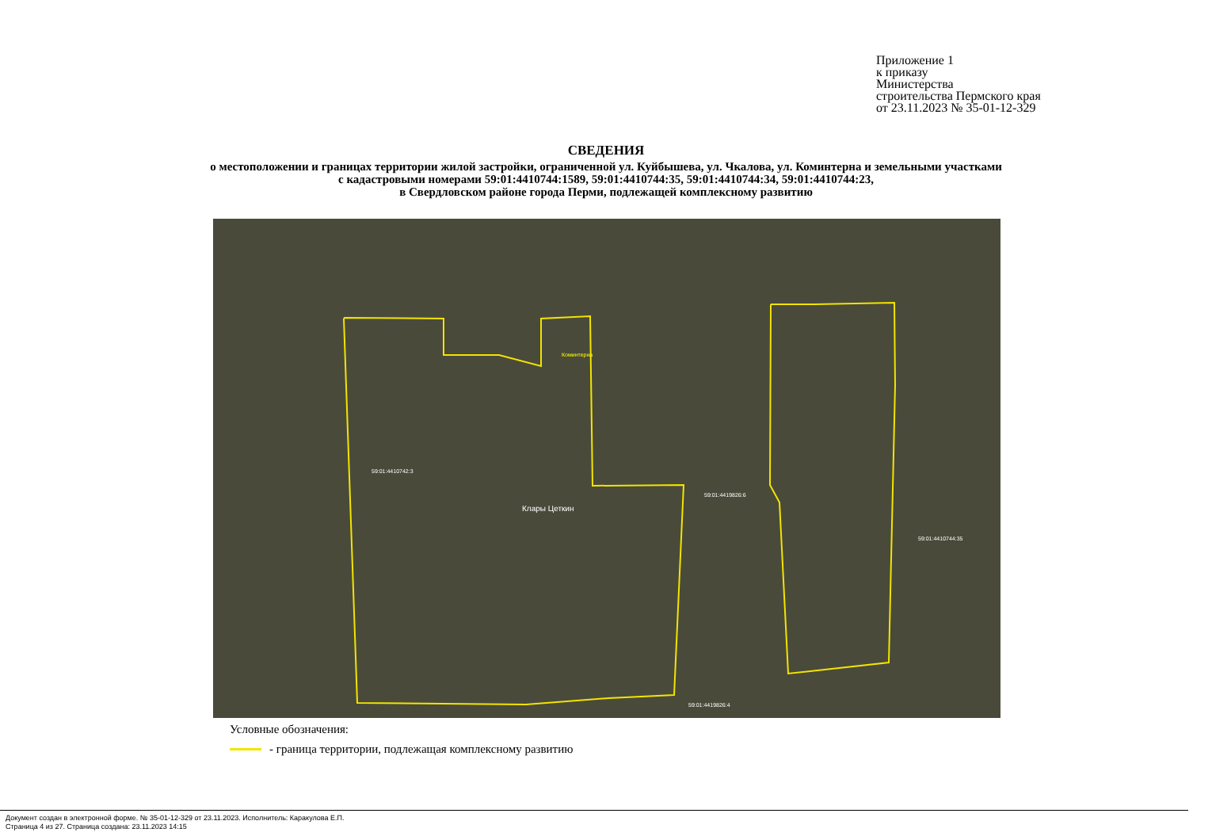Приложение 1
к приказу
Министерства
строительства Пермского края
от 23.11.2023 № 35-01-12-329
СВЕДЕНИЯ
о местоположении и границах территории жилой застройки, ограниченной ул. Куйбышева, ул. Чкалова, ул. Коминтерна и земельными участками
с кадастровыми номерами 59:01:4410744:1589, 59:01:4410744:35, 59:01:4410744:34, 59:01:4410744:23,
в Свердловском районе города Перми, подлежащей комплексному развитию
Коминтерна
Клары Цеткин
59:01:4410742:3
59:01:4419826:6
59:01:4410744:35
59:01:4419826:4
Условные обозначения:
- граница территории, подлежащая комплексному развитию
Документ создан в электронной форме. № 35-01-12-329 от 23.11.2023. Исполнитель: Каракулова Е.П.
Страница 4 из 27. Страница создана: 23.11.2023 14:15